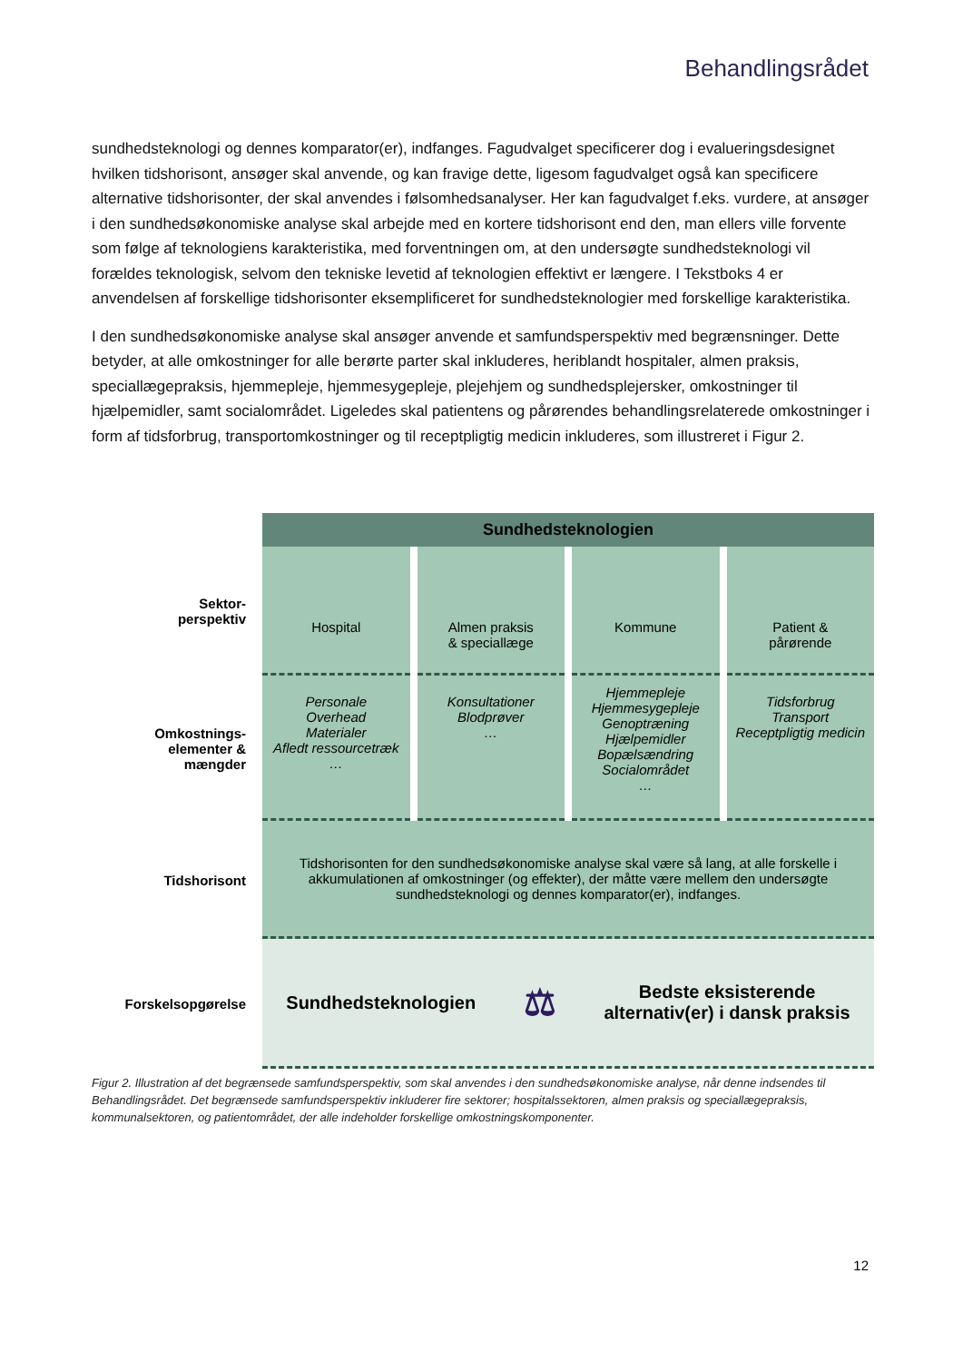Behandlingsrådet
sundhedsteknologi og dennes komparator(er), indfanges. Fagudvalget specificerer dog i evalueringsdesig­net hvilken tidshorisont, ansøger skal anvende, og kan fravige dette, ligesom fagudvalget også kan specifi­cere alternative tidshorisonter, der skal anvendes i følsomhedsanalyser. Her kan fagudvalget f.eks. vurdere, at ansøger i den sundhedsøkonomiske analyse skal arbejde med en kortere tidshorisont end den, man el­lers ville forvente som følge af teknologiens karakteristika, med forventningen om, at den undersøgte sund­hedsteknologi vil forældes teknologisk, selvom den tekniske levetid af teknologien effektivt er længere. I Tekstboks 4 er anvendelsen af forskellige tidshorisonter eksemplificeret for sundhedsteknologier med for­skellige karakteristika.
I den sundhedsøkonomiske analyse skal ansøger anvende et samfundsperspektiv med begrænsninger. Dette betyder, at alle omkostninger for alle berørte parter skal inkluderes, heriblandt hospitaler, almen praksis, speciallægepraksis, hjemmepleje, hjemmesygepleje, plejehjem og sundhedsplejersker, omkostnin­ger til hjælpemidler, samt socialområdet. Ligeledes skal patientens og pårørendes behandlingsrelaterede omkostninger i form af tidsforbrug, transportomkostninger og til receptpligtig medicin inkluderes, som illu­streret i Figur 2.
Sundhedsteknologien
Sektor-
perspektiv
Hospital Almen praksis
& speciallæge
Kommune Patient &
pårørende
Omkostnings-
elementer &
mængder
Personale
Overhead
Materialer
Afledt ressourcetræk
…
Konsultationer
Blodprøver
…
Hjemmepleje
Hjemmesygepleje
Genoptræning
Hjælpemidler
Bopælsændring
Socialområdet
…
Tidsforbrug
Transport
Receptpligtig medicin
Tidshorisont
Tidshorisonten for den sundhedsøkonomiske analyse skal være så lang, at alle forskelle i akkumulationen af omkostninger (og effekter), der måtte være mellem den undersøgte sundhedsteknologi og dennes komparator(er), indfanges.
Forskelsopgørelse
Sundhedsteknologien ⚖ Bedste eksisterende
alternativ(er) i dansk praksis
Figur 2. Illustration af det begrænsede samfundsperspektiv, som skal anvendes i den sundhedsøkonomiske analyse, når denne ind­sendes til Behandlingsrådet. Det begrænsede samfundsperspektiv inkluderer fire sektorer; hospitalssektoren, almen praksis og spe­ciallægepraksis, kommunalsektoren, og patientområdet, der alle indeholder forskellige omkostningskomponenter.
12